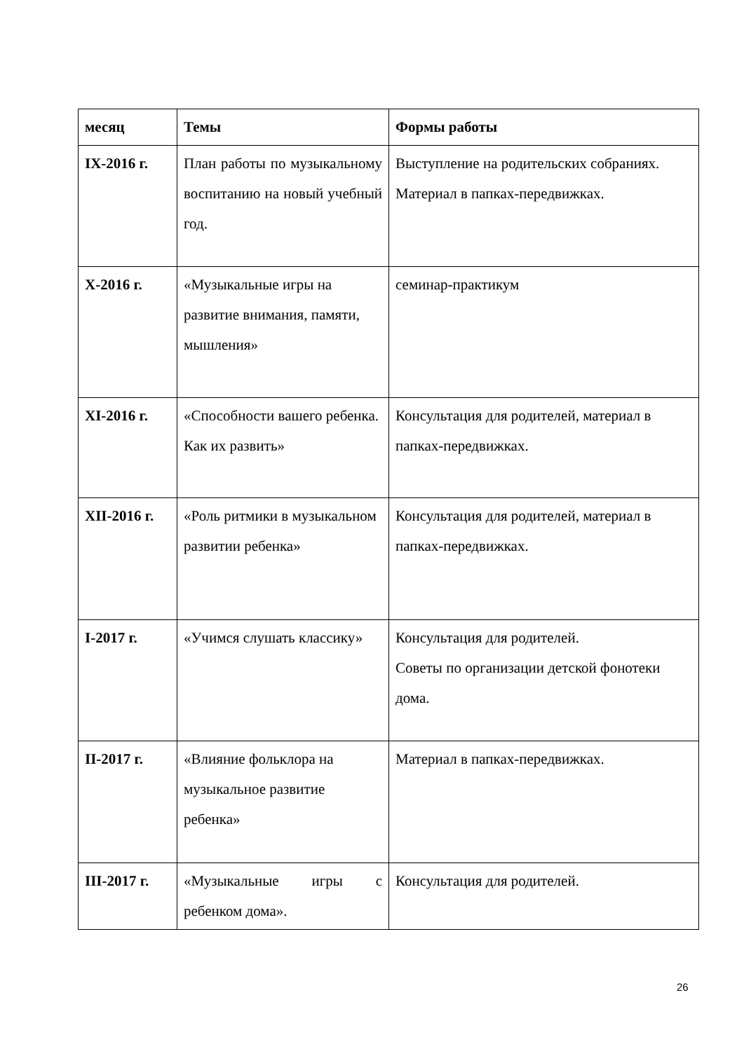| месяц | Темы | Формы работы |
| --- | --- | --- |
| IX-2016 г. | План работы по музыкальному воспитанию на новый учебный год. | Выступление на родительских собраниях. Материал в папках-передвижках. |
| X-2016 г. | «Музыкальные игры на развитие внимания, памяти, мышления» | семинар-практикум |
| XI-2016 г. | «Способности вашего ребенка. Как их развить» | Консультация для родителей, материал в папках-передвижках. |
| XII-2016 г. | «Роль ритмики в музыкальном развитии ребенка» | Консультация для родителей, материал в папках-передвижках. |
| I-2017 г. | «Учимся слушать классику» | Консультация для родителей. Советы по организации детской фонотеки дома. |
| II-2017 г. | «Влияние фольклора на музыкальное развитие ребенка» | Материал в папках-передвижках. |
| III-2017 г. | «Музыкальные игры с ребенком дома». | Консультация для родителей. |
26